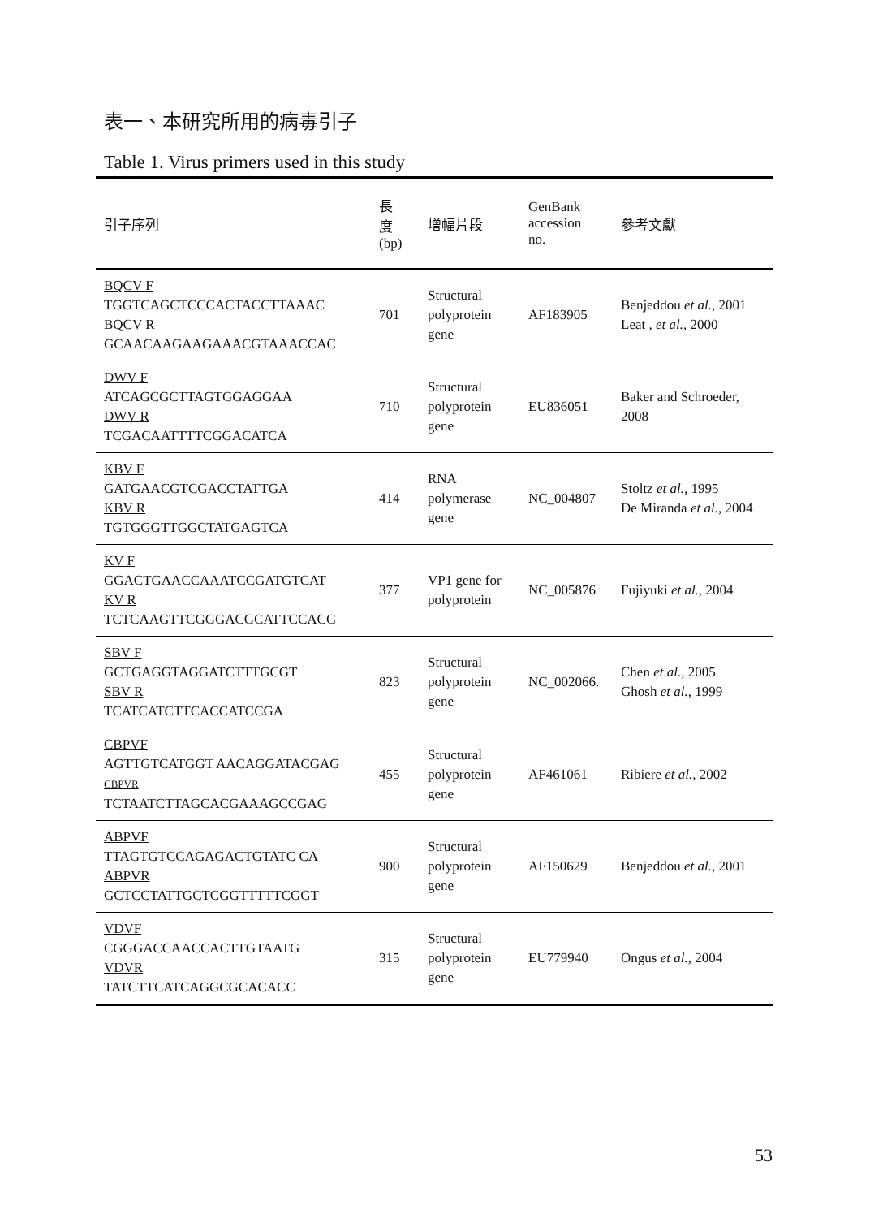表一、本研究所用的病毒引子
Table 1. Virus primers used in this study
| 引子序列 | 長 度 (bp) | 增幅片段 | GenBank accession no. | 參考文獻 |
| --- | --- | --- | --- | --- |
| BQCV F TGGTCAGCTCCCACTACCTTAAAC BQCV R GCAACAAGAAGAAACGTAAACCAC | 701 | Structural polyprotein gene | AF183905 | Benjeddou et al. , 2001 Leat , et al., 2000 |
| DWV F ATCAGCGCTTAGTGGAGGAA DWV R TCGACAATTTTCGGACATCA | 710 | Structural polyprotein gene | EU836051 | Baker and Schroeder, 2008 |
| KBV F GATGAACGTCGACCTATTGA KBV R TGTGGGTTGGCTATGAGTCA | 414 | RNA polymerase gene | NC_004807 | Stoltz et al., 1995 De Miranda et al. , 2004 |
| KV F GGACTGAACCAAATCCGATGTCAT KV R TCTCAAGTTCGGGACGCATTCCACG | 377 | VP1 gene for polyprotein | NC_005876 | Fujiyuki et al., 2004 |
| SBV F GCTGAGGTAGGATCTTTGCGT SBV R TCATCATCTTCACCATCCGA | 823 | Structural polyprotein gene | NC_002066. | Chen et al., 2005 Ghosh et al., 1999 |
| CBPVF AGTTGTCATGGT AACAGGATACGAG CBPVR TCTAATCTTAGCACGAAAGCCGAG | 455 | Structural polyprotein gene | AF461061 | Ribiere et al., 2002 |
| ABPVF TTAGTGTCCAGAGACTGTATC CA ABPVR GCTCCTATTGCTCGGTTTTTCGGT | 900 | Structural polyprotein gene | AF150629 | Benjeddou et al., 2001 |
| VDVF CGGGACCAACCACTTGTAATG VDVR TATCTTCATCAGGCGCACACC | 315 | Structural polyprotein gene | EU779940 | Ongus et al., 2004 |
53